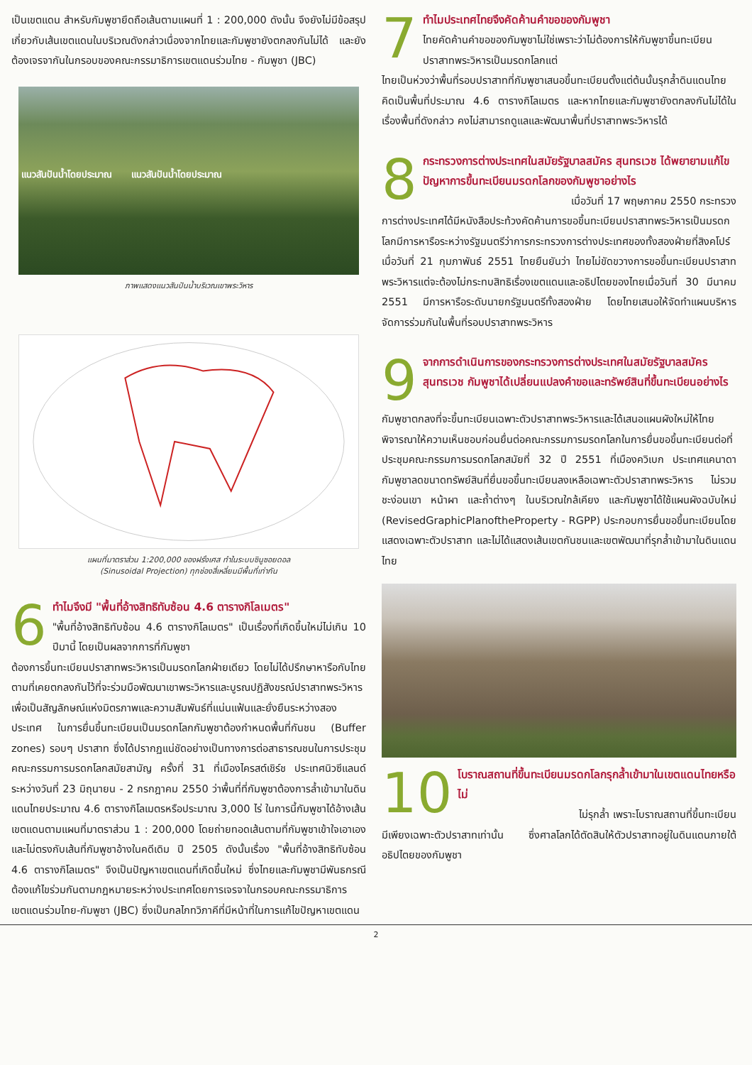เป็นเขตแดน สำหรับกัมพูชายึดถือเส้นตามแผนที่ 1 : 200,000 ดังนั้น จึงยังไม่มีข้อสรุปเกี่ยวกับเส้นเขตแดนในบริเวณดังกล่าวเนื่องจากไทยและกัมพูชายังตกลงกันไม่ได้ และยังต้องเจรจากันในกรอบของคณะกรรมาธิการเขตแดนร่วมไทย - กัมพูชา (JBC)
แนวสันปันน้ำโดยประมาณ แนวสันปันน้ำโดยประมาณ
ภาพแสดงแนวสันปันน้ำบริเวณเขาพระวิหาร
แผนที่มาตราส่วน 1:200,000 ของฝรั่งเศส ทำในระบบซินูซอยดอล
(Sinusoidal Projection) ทุกช่องสี่เหลี่ยมมีพื้นที่เท่ากัน
6
ทำไมจึงมี "พื้นที่อ้างสิทธิทับซ้อน 4.6 ตารางกิโลเมตร"
"พื้นที่อ้างสิทธิทับซ้อน 4.6 ตารางกิโลเมตร" เป็นเรื่องที่เกิดขึ้นใหม่ไม่เกิน 10 ปีมานี้ โดยเป็นผลจากการที่กัมพูชา
ต้องการขึ้นทะเบียนปราสาทพระวิหารเป็นมรดกโลกฝ่ายเดียว โดยไม่ได้ปรึกษาหารือกับไทยตามที่เคยตกลงกันไว้ที่จะร่วมมือพัฒนาเขาพระวิหารและบูรณปฏิสังขรณ์ปราสาทพระวิหารเพื่อเป็นสัญลักษณ์แห่งมิตรภาพและความสัมพันธ์ที่แน่นแฟ้นและยั่งยืนระหว่างสองประเทศ ในการยื่นขึ้นทะเบียนเป็นมรดกโลกกัมพูชาต้องกำหนดพื้นที่กันชน (Buffer zones) รอบๆ ปราสาท ซึ่งได้ปรากฏแน่ชัดอย่างเป็นทางการต่อสาธารณชนในการประชุมคณะกรรมการมรดกโลกสมัยสามัญ ครั้งที่ 31 ที่เมืองไครสต์เชิร์ช ประเทศนิวซีแลนด์ ระหว่างวันที่ 23 มิถุนายน - 2 กรกฎาคม 2550 ว่าพื้นที่ที่กัมพูชาต้องการล้ำเข้ามาในดินแดนไทยประมาณ 4.6 ตารางกิโลเมตรหรือประมาณ 3,000 ไร่ ในการนี้กัมพูชาได้อ้างเส้นเขตแดนตามแผนที่มาตราส่วน 1 : 200,000 โดยถ่ายทอดเส้นตามที่กัมพูชาเข้าใจเอาเอง และไม่ตรงกับเส้นที่กัมพูชาอ้างในคดีเดิม ปี 2505 ดังนั้นเรื่อง "พื้นที่อ้างสิทธิทับซ้อน 4.6 ตารางกิโลเมตร" จึงเป็นปัญหาเขตแดนที่เกิดขึ้นใหม่ ซึ่งไทยและกัมพูชามีพันธกรณีต้องแก้ไขร่วมกันตามกฎหมายระหว่างประเทศโดยการเจรจาในกรอบคณะกรรมาธิการเขตแดนร่วมไทย-กัมพูชา (JBC) ซึ่งเป็นกลไกทวิภาคีที่มีหน้าที่ในการแก้ไขปัญหาเขตแดน
7
ทำไมประเทศไทยจึงคัดค้านคำขอของกัมพูชา
ไทยคัดค้านคำขอของกัมพูชาไม่ใช่เพราะว่าไม่ต้องการให้กัมพูชาขึ้นทะเบียนปราสาทพระวิหารเป็นมรดกโลกแต่
ไทยเป็นห่วงว่าพื้นที่รอบปราสาทที่กัมพูชาเสนอขึ้นทะเบียนตั้งแต่ต้นนั้นรุกล้ำดินแดนไทยคิดเป็นพื้นที่ประมาณ 4.6 ตารางกิโลเมตร และหากไทยและกัมพูชายังตกลงกันไม่ได้ในเรื่องพื้นที่ดังกล่าว คงไม่สามารถดูแลและพัฒนาพื้นที่ปราสาทพระวิหารได้
8
กระทรวงการต่างประเทศในสมัยรัฐบาลสมัคร สุนทรเวช ได้พยายามแก้ไขปัญหาการขึ้นทะเบียนมรดกโลกของกัมพูชาอย่างไร
เมื่อวันที่ 17 พฤษภาคม 2550 กระทรวง
การต่างประเทศได้มีหนังสือประท้วงคัดค้านการขอขึ้นทะเบียนปราสาทพระวิหารเป็นมรดกโลกมีการหารือระหว่างรัฐมนตรีว่าการกระทรวงการต่างประเทศของทั้งสองฝ่ายที่สิงคโปร์ เมื่อวันที่ 21 กุมภาพันธ์ 2551 ไทยยืนยันว่า ไทยไม่ขัดขวางการขอขึ้นทะเบียนปราสาทพระวิหารแต่จะต้องไม่กระทบสิทธิเรื่องเขตแดนและอธิปไตยของไทยเมื่อวันที่ 30 มีนาคม 2551 มีการหารือระดับนายกรัฐมนตรีทั้งสองฝ่าย โดยไทยเสนอให้จัดทำแผนบริหารจัดการร่วมกันในพื้นที่รอบปราสาทพระวิหาร
9
จากการดำเนินการของกระทรวงการต่างประเทศในสมัยรัฐบาลสมัคร สุนทรเวช กัมพูชาได้เปลี่ยนแปลงคำขอและทรัพย์สินที่ขึ้นทะเบียนอย่างไร
กัมพูชาตกลงที่จะขึ้นทะเบียนเฉพาะตัวปราสาทพระวิหารและได้เสนอแผนผังใหม่ให้ไทยพิจารณาให้ความเห็นชอบก่อนยื่นต่อคณะกรรมการมรดกโลกในการยื่นขอขึ้นทะเบียนต่อที่ประชุมคณะกรรมการมรดกโลกสมัยที่ 32 ปี 2551 ที่เมืองควิเบก ประเทศแคนาดา กัมพูชาลดขนาดทรัพย์สินที่ยื่นขอขึ้นทะเบียนลงเหลือเฉพาะตัวปราสาทพระวิหาร ไม่รวมชะง่อนเขา หน้าผา และถ้ำต่างๆ ในบริเวณใกล้เคียง และกัมพูชาได้ใช้แผนผังฉบับใหม่ (RevisedGraphicPlanoftheProperty - RGPP) ประกอบการยื่นขอขึ้นทะเบียนโดยแสดงเฉพาะตัวปราสาท และไม่ได้แสดงเส้นเขตกันชนและเขตพัฒนาที่รุกล้ำเข้ามาในดินแดนไทย
10
โบราณสถานที่ขึ้นทะเบียนมรดกโลกรุกล้ำเข้ามาในเขตแดนไทยหรือไม่
ไม่รุกล้ำ เพราะโบราณสถานที่ขึ้นทะเบียน
มีเพียงเฉพาะตัวปราสาทเท่านั้น ซึ่งศาลโลกได้ตัดสินให้ตัวปราสาทอยู่ในดินแดนภายใต้อธิปไตยของกัมพูชา
2